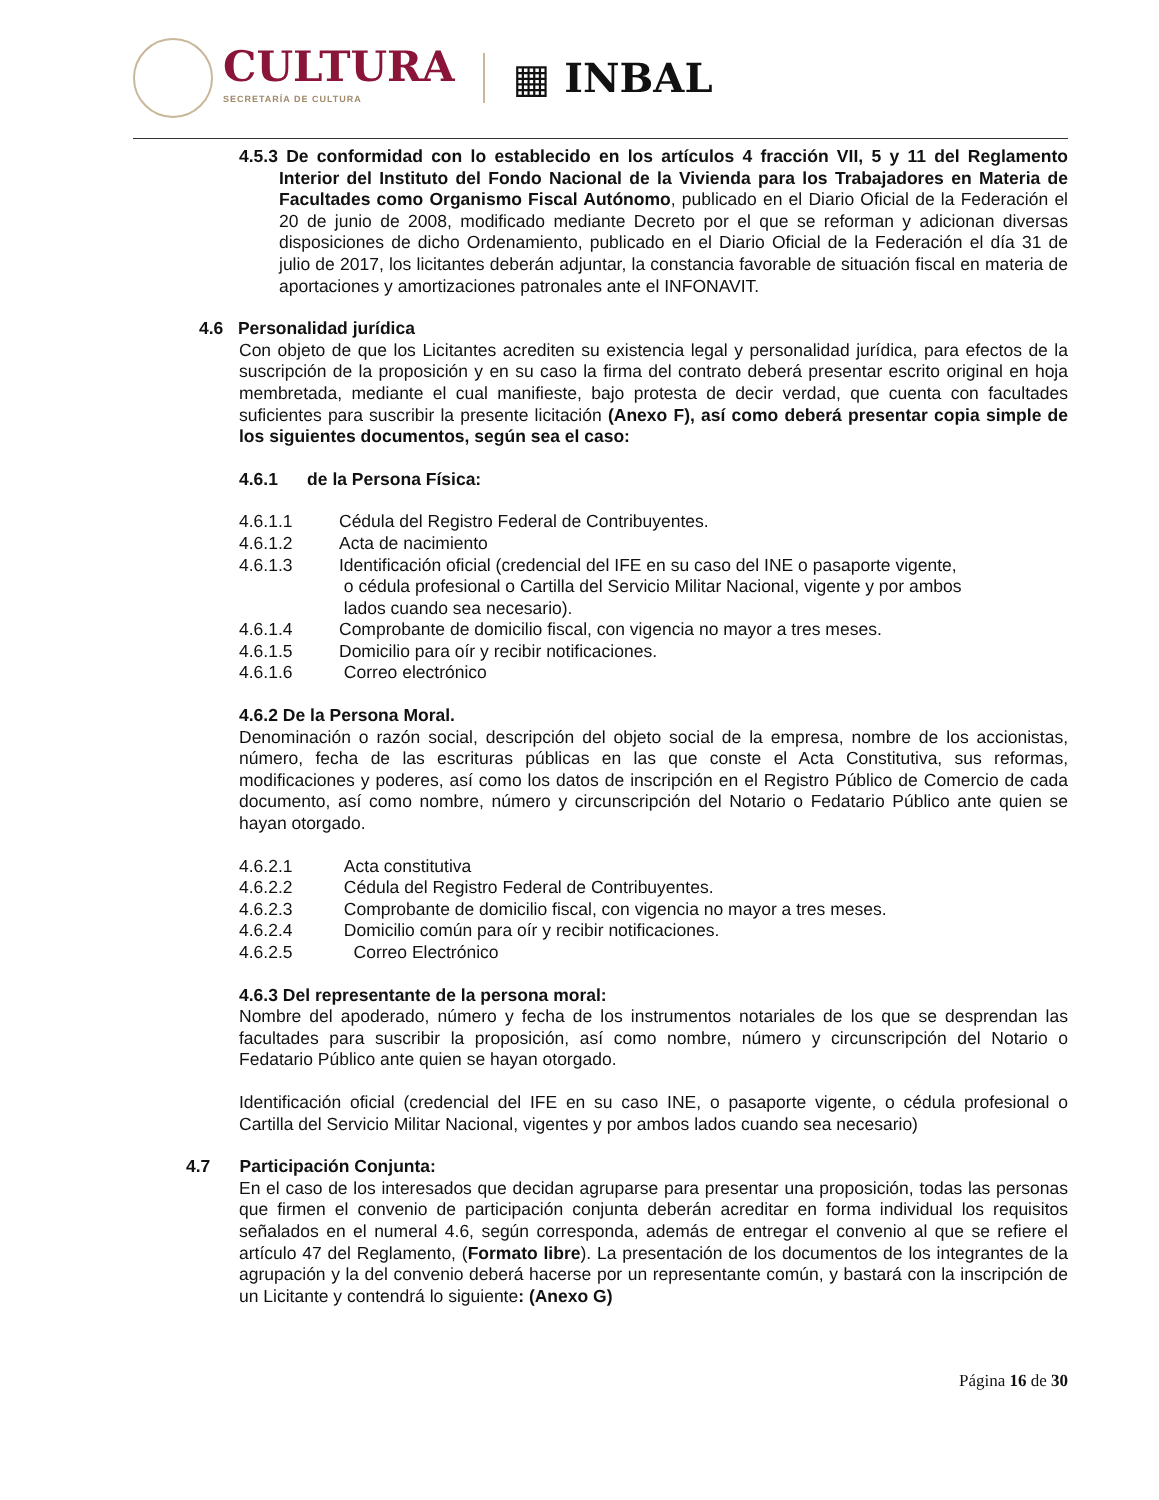CULTURA
SECRETARÍA DE CULTURA
▦ INBAL
4.5.3 De conformidad con lo establecido en los artículos 4 fracción VII, 5 y 11 del Reglamento Interior del Instituto del Fondo Nacional de la Vivienda para los Trabajadores en Materia de Facultades como Organismo Fiscal Autónomo, publicado en el Diario Oficial de la Federación el 20 de junio de 2008, modificado mediante Decreto por el que se reforman y adicionan diversas disposiciones de dicho Ordenamiento, publicado en el Diario Oficial de la Federación el día 31 de julio de 2017, los licitantes deberán adjuntar, la constancia favorable de situación fiscal en materia de aportaciones y amortizaciones patronales ante el INFONAVIT.
4.6 Personalidad jurídica
Con objeto de que los Licitantes acrediten su existencia legal y personalidad jurídica, para efectos de la suscripción de la proposición y en su caso la firma del contrato deberá presentar escrito original en hoja membretada, mediante el cual manifieste, bajo protesta de decir verdad, que cuenta con facultades suficientes para suscribir la presente licitación (Anexo F), así como deberá presentar copia simple de los siguientes documentos, según sea el caso:
4.6.1 de la Persona Física:
4.6.1.1 Cédula del Registro Federal de Contribuyentes.
4.6.1.2 Acta de nacimiento
4.6.1.3 Identificación oficial (credencial del IFE en su caso del INE o pasaporte vigente,
o cédula profesional o Cartilla del Servicio Militar Nacional, vigente y por ambos
lados cuando sea necesario).
4.6.1.4 Comprobante de domicilio fiscal, con vigencia no mayor a tres meses.
4.6.1.5 Domicilio para oír y recibir notificaciones.
4.6.1.6 Correo electrónico
4.6.2 De la Persona Moral.
Denominación o razón social, descripción del objeto social de la empresa, nombre de los accionistas, número, fecha de las escrituras públicas en las que conste el Acta Constitutiva, sus reformas, modificaciones y poderes, así como los datos de inscripción en el Registro Público de Comercio de cada documento, así como nombre, número y circunscripción del Notario o Fedatario Público ante quien se hayan otorgado.
4.6.2.1 Acta constitutiva
4.6.2.2 Cédula del Registro Federal de Contribuyentes.
4.6.2.3 Comprobante de domicilio fiscal, con vigencia no mayor a tres meses.
4.6.2.4 Domicilio común para oír y recibir notificaciones.
4.6.2.5 Correo Electrónico
4.6.3 Del representante de la persona moral:
Nombre del apoderado, número y fecha de los instrumentos notariales de los que se desprendan las facultades para suscribir la proposición, así como nombre, número y circunscripción del Notario o Fedatario Público ante quien se hayan otorgado.
Identificación oficial (credencial del IFE en su caso INE, o pasaporte vigente, o cédula profesional o Cartilla del Servicio Militar Nacional, vigentes y por ambos lados cuando sea necesario)
4.7 Participación Conjunta:
En el caso de los interesados que decidan agruparse para presentar una proposición, todas las personas que firmen el convenio de participación conjunta deberán acreditar en forma individual los requisitos señalados en el numeral 4.6, según corresponda, además de entregar el convenio al que se refiere el artículo 47 del Reglamento, (Formato libre). La presentación de los documentos de los integrantes de la agrupación y la del convenio deberá hacerse por un representante común, y bastará con la inscripción de un Licitante y contendrá lo siguiente: (Anexo G)
Página 16 de 30